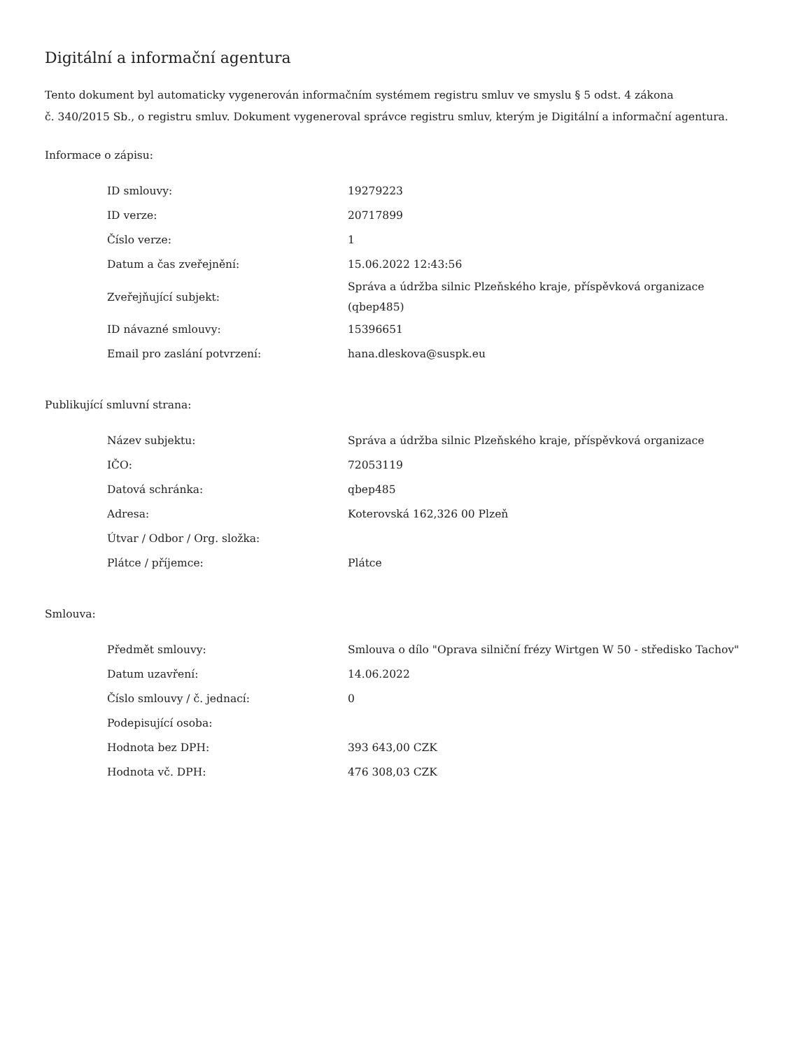Digitální a informační agentura
Tento dokument byl automaticky vygenerován informačním systémem registru smluv ve smyslu § 5 odst. 4 zákona
č. 340/2015 Sb., o registru smluv. Dokument vygeneroval správce registru smluv, kterým je Digitální a informační agentura.
Informace o zápisu:
| ID smlouvy: | 19279223 |
| ID verze: | 20717899 |
| Číslo verze: | 1 |
| Datum a čas zveřejnění: | 15.06.2022 12:43:56 |
| Zveřejňující subjekt: | Správa a údržba silnic Plzeňského kraje, příspěvková organizace (qbep485) |
| ID návazné smlouvy: | 15396651 |
| Email pro zaslání potvrzení: | hana.dleskova@suspk.eu |
Publikující smluvní strana:
| Název subjektu: | Správa a údržba silnic Plzeňského kraje, příspěvková organizace |
| IČO: | 72053119 |
| Datová schránka: | qbep485 |
| Adresa: | Koterovská 162,326 00 Plzeň |
| Útvar / Odbor / Org. složka: | |
| Plátce / příjemce: | Plátce |
Smlouva:
| Předmět smlouvy: | Smlouva o dílo "Oprava silniční frézy Wirtgen W 50 - středisko Tachov" |
| Datum uzavření: | 14.06.2022 |
| Číslo smlouvy / č. jednací: | 0 |
| Podepisující osoba: | |
| Hodnota bez DPH: | 393 643,00 CZK |
| Hodnota vč. DPH: | 476 308,03 CZK |